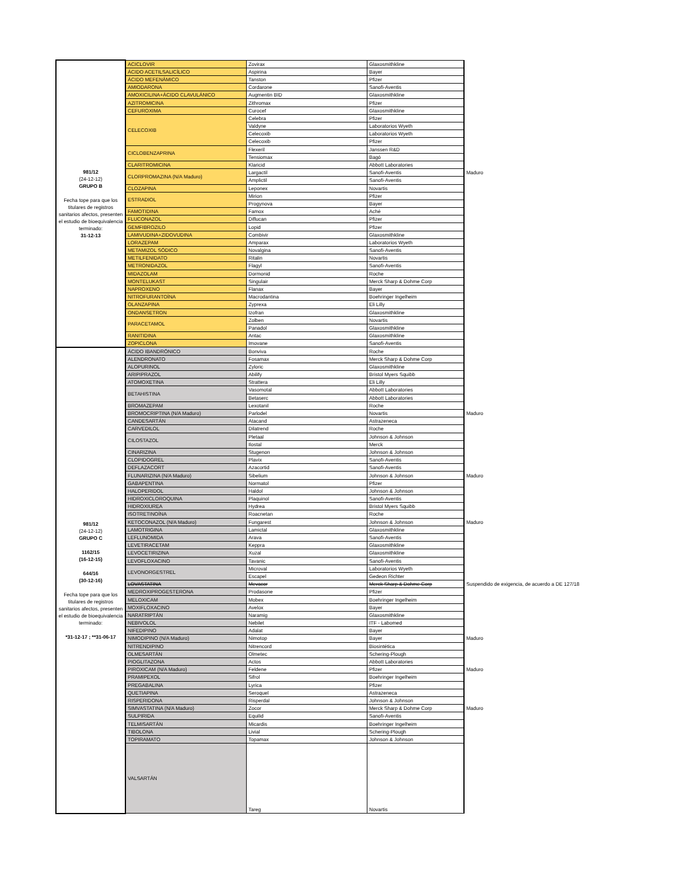| 981/12 (24-12-12) GRUPO B Fecha tope para que los titulares de registros sanitarios afectos, presenten el estudio de bioequivalencia terminado: 31-12-13 | ACICLOVIR | Zovirax | Glaxosmithkline | |
| | ÁCIDO ACETILSALICÍLICO | Aspirina | Bayer | |
| | ÁCIDO MEFENÁMICO | Tanston | Pfizer | |
| | AMIODARONA | Cordarone | Sanofi-Aventis | |
| | AMOXICILINA+ÁCIDO CLAVULÁNICO | Augmentin BID | Glaxosmithkline | |
| | AZITROMICINA | Zithromax | Pfizer | |
| | CEFUROXIMA | Curocef | Glaxosmithkline | |
| | CELECOXIB | Celebra | Pfizer | |
| | | Valdyne | Laboratorios Wyeth | |
| | | Celecoxib | Laboratorios Wyeth | |
| | | Celecoxib | Pfizer | |
| | CICLOBENZAPRINA | Flexeril | Janssen R&D | |
| | | Tensiomax | Bagó | |
| | CLARITROMICINA | Klaricid | Abbott Laboratories | |
| | CLORPROMAZINA (N/A Maduro) | Largactil | Sanofi-Aventis | Maduro |
| | | Amplictil | Sanofi-Aventis | |
| | CLOZAPINA | Leponex | Novartis | |
| | ESTRADIOL | Mirion | Pfizer | |
| | | Progynova | Bayer | |
| | FAMOTIDINA | Famox | Aché | |
| | FLUCONAZOL | Diflucan | Pfizer | |
| | GEMFIBROZILO | Lopid | Pfizer | |
| | LAMIVUDINA+ZIDOVUDINA | Combivir | Glaxosmithkline | |
| | LORAZEPAM | Amparax | Laboratorios Wyeth | |
| | METAMIZOL SÓDICO | Novalgina | Sanofi-Aventis | |
| | METILFENIDATO | Ritalin | Novartis | |
| | METRONIDAZOL | Flagyl | Sanofi-Aventis | |
| | MIDAZOLAM | Dormonid | Roche | |
| | MONTELUKAST | Singulair | Merck Sharp & Dohme Corp | |
| | NAPROXENO | Flanax | Bayer | |
| | NITROFURANTOÍNA | Macrodantina | Boehringer Ingelheim | |
| | OLANZAPINA | Zyprexa | Eli Lilly | |
| | ONDANSETRON | Izofran | Glaxosmithkline | |
| | PARACETAMOL | Zolben | Novartis | |
| | | Panadol | Glaxosmithkline | |
| | RANITIDINA | Antac | Glaxosmithkline | |
| | ZOPICLONA | Imovane | Sanofi-Aventis | |
| 981/12 (24-12-12) GRUPO C 1162/15 (16-12-15) 644/16 (30-12-16) Fecha tope para que los titulares de registros sanitarios afectos, presenten el estudio de bioequivalencia terminado: *31-12-17 ; **31-06-17 | ÁCIDO IBANDRÓNICO | Bonviva | Roche | |
| | ALENDRONATO | Fosamax | Merck Sharp & Dohme Corp | |
| | ALOPURINOL | Zyloric | Glaxosmithkline | |
| | ARIPIPRAZOL | Abilify | Bristol Myers Squibb | |
| | ATOMOXETINA | Strattera | Eli Lilly | |
| | BETAHISTINA | Vasomotal | Abbott Laboratories | |
| | | Betaserc | Abbott Laboratories | |
| | BROMAZEPAM | Lexotanil | Roche | |
| | BROMOCRIPTINA (N/A Maduro) | Parlodel | Novartis | Maduro |
| | CANDESARTÁN | Atacand | Astrazeneca | |
| | CARVEDILOL | Dilatrend | Roche | |
| | CILOSTAZOL | Pletaal | Johnson & Johnson | |
| | | Ilostal | Merck | |
| | CINARIZINA | Stugenon | Johnson & Johnson | |
| | CLOPIDOGREL | Plavix | Sanofi-Aventis | |
| | DEFLAZACORT | Azacortid | Sanofi-Aventis | |
| | FLUNARIZINA (N/A Maduro) | Sibelium | Johnson & Johnson | Maduro |
| | GABAPENTINA | Normatol | Pfizer | |
| | HALOPERIDOL | Haldol | Johnson & Johnson | |
| | HIDROXICLOROQUINA | Plaquinol | Sanofi-Aventis | |
| | HIDROXIUREA | Hydrea | Bristol Myers Squibb | |
| | ISOTRETINOÍNA | Roacnetan | Roche | |
| | KETOCONAZOL (N/A Maduro) | Fungarest | Johnson & Johnson | Maduro |
| | LAMOTRIGINA | Lamictal | Glaxosmithkline | |
| | LEFLUNOMIDA | Arava | Sanofi-Aventis | |
| | LEVETIRACETAM | Keppra | Glaxosmithkline | |
| | LEVOCETIRIZINA | Xuzal | Glaxosmithkline | |
| | LEVOFLOXACINO | Tavanic | Sanofi-Aventis | |
| | LEVONORGESTREL | Microval | Laboratorios Wyeth | |
| | | Escapel | Gedeon Richter | |
| | LOVASTATINA | Mevacor | Merck Sharp & Dohme Corp | Suspendido de exigencia, de acuerdo a DE 127/18 |
| | MEDROXIPROGESTERONA | Prodasone | Pfizer | |
| | MELOXICAM | Mobex | Boehringer Ingelheim | |
| | MOXIFLOXACINO | Avelox | Bayer | |
| | NARATRIPTÁN | Naramig | Glaxosmithkline | |
| | NEBIVOLOL | Nebilet | ITF - Labomed | |
| | NIFEDIPINO | Adalat | Bayer | |
| | NIMODIPINO (N/A Maduro) | Nimotop | Bayer | Maduro |
| | NITRENDIPINO | Nitrencord | Biosintética | |
| | OLMESARTÁN | Olmetec | Schering-Plough | |
| | PIOGLITAZONA | Actos | Abbott Laboratories | |
| | PIROXICAM (N/A Maduro) | Feldene | Pfizer | Maduro |
| | PRAMIPEXOL | Sifrol | Boehringer Ingelheim | |
| | PREGABALINA | Lyrica | Pfizer | |
| | QUETIAPINA | Seroquel | Astrazeneca | |
| | RISPERIDONA | Risperdal | Johnson & Johnson | |
| | SIMVASTATINA (N/A Maduro) | Zocor | Merck Sharp & Dohme Corp | Maduro |
| | SULPIRIDA | Equilid | Sanofi-Aventis | |
| | TELMISARTÁN | Micardis | Boehringer Ingelheim | |
| | TIBOLONA | Livial | Schering-Plough | |
| | TOPIRAMATO | Topamax | Johnson & Johnson | |
| | VALSARTÁN | Tareg | Novartis | |